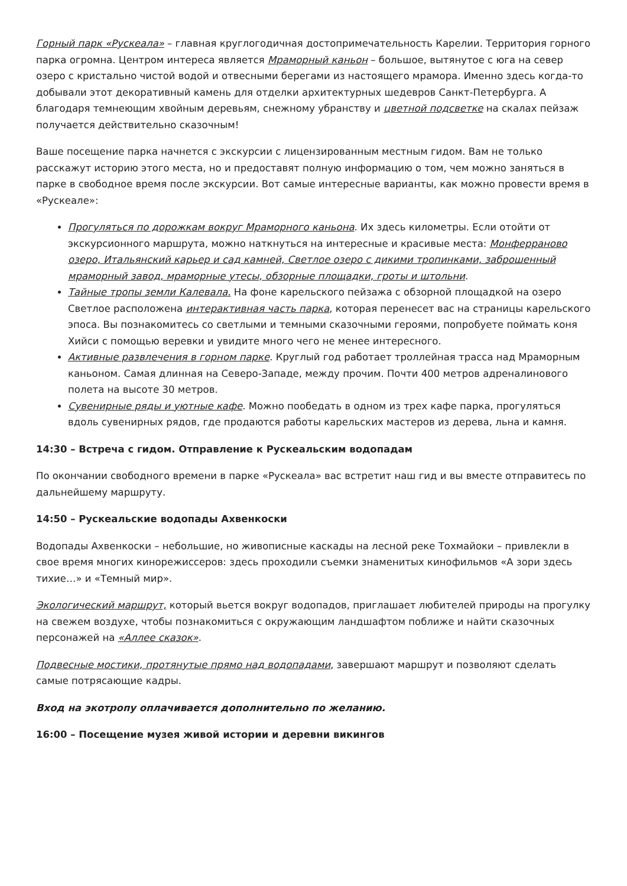Горный парк «Рускеала» – главная круглогодичная достопримечательность Карелии. Территория горного парка огромна. Центром интереса является Мраморный каньон – большое, вытянутое с юга на север озеро с кристально чистой водой и отвесными берегами из настоящего мрамора. Именно здесь когда-то добывали этот декоративный камень для отделки архитектурных шедевров Санкт-Петербурга. А благодаря темнеющим хвойным деревьям, снежному убранству и цветной подсветке на скалах пейзаж получается действительно сказочным!
Ваше посещение парка начнется с экскурсии с лицензированным местным гидом. Вам не только расскажут историю этого места, но и предоставят полную информацию о том, чем можно заняться в парке в свободное время после экскурсии. Вот самые интересные варианты, как можно провести время в «Рускеале»:
Прогуляться по дорожкам вокруг Мраморного каньона. Их здесь километры. Если отойти от экскурсионного маршрута, можно наткнуться на интересные и красивые места: Монферраново озеро, Итальянский карьер и сад камней, Светлое озеро с дикими тропинками, заброшенный мраморный завод, мраморные утесы, обзорные площадки, гроты и штольни.
Тайные тропы земли Калевала. На фоне карельского пейзажа с обзорной площадкой на озеро Светлое расположена интерактивная часть парка, которая перенесет вас на страницы карельского эпоса. Вы познакомитесь со светлыми и темными сказочными героями, попробуете поймать коня Хийси с помощью веревки и увидите много чего не менее интересного.
Активные развлечения в горном парке. Круглый год работает троллейная трасса над Мраморным каньоном. Самая длинная на Северо-Западе, между прочим. Почти 400 метров адреналинового полета на высоте 30 метров.
Сувенирные ряды и уютные кафе. Можно пообедать в одном из трех кафе парка, прогуляться вдоль сувенирных рядов, где продаются работы карельских мастеров из дерева, льна и камня.
14:30 – Встреча с гидом. Отправление к Рускеальским водопадам
По окончании свободного времени в парке «Рускеала» вас встретит наш гид и вы вместе отправитесь по дальнейшему маршруту.
14:50 – Рускеальские водопады Ахвенкоски
Водопады Ахвенкоски – небольшие, но живописные каскады на лесной реке Тохмайоки – привлекли в свое время многих кинорежиссеров: здесь проходили съемки знаменитых кинофильмов «А зори здесь тихие…» и «Темный мир».
Экологический маршрут, который вьется вокруг водопадов, приглашает любителей природы на прогулку на свежем воздухе, чтобы познакомиться с окружающим ландшафтом поближе и найти сказочных персонажей на «Аллее сказок».
Подвесные мостики, протянутые прямо над водопадами, завершают маршрут и позволяют сделать самые потрясающие кадры.
Вход на экотропу оплачивается дополнительно по желанию.
16:00 – Посещение музея живой истории и деревни викингов